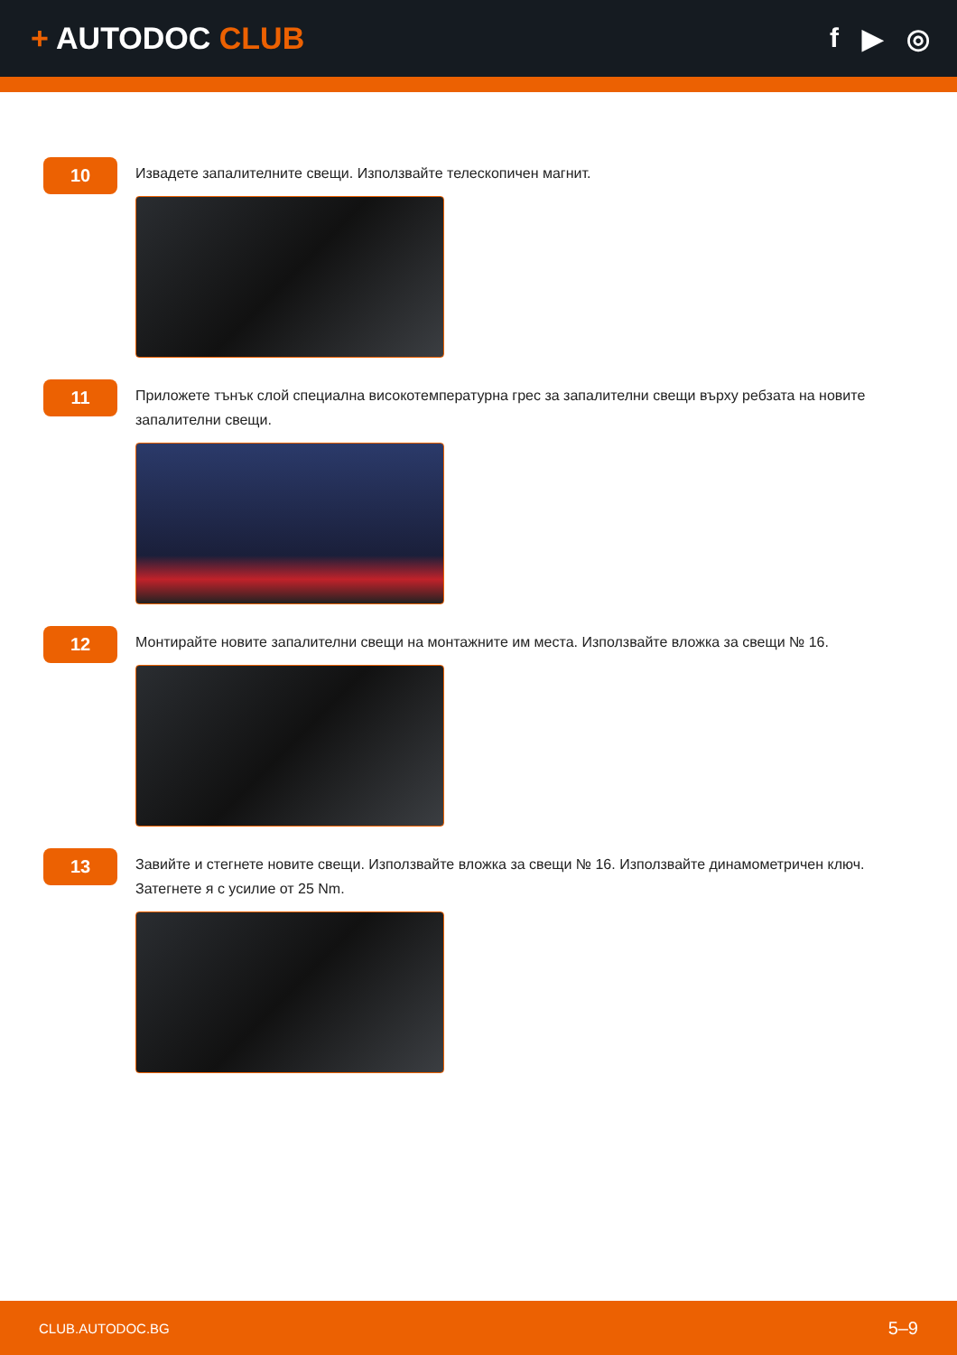+ AUTODOC CLUB f ▶ ◎
10
Извадете запалителните свещи. Използвайте телескопичен магнит.
11
Приложете тънък слой специална високотемпературна грес за запалителни свещи върху ребзата на новите запалителни свещи.
12
Монтирайте новите запалителни свещи на монтажните им места. Използвайте вложка за свещи № 16.
13
Завийте и стегнете новите свещи. Използвайте вложка за свещи № 16. Използвайте динамометричен ключ. Затегнете я с усилие от 25 Nm.
CLUB.AUTODOC.BG 5–9